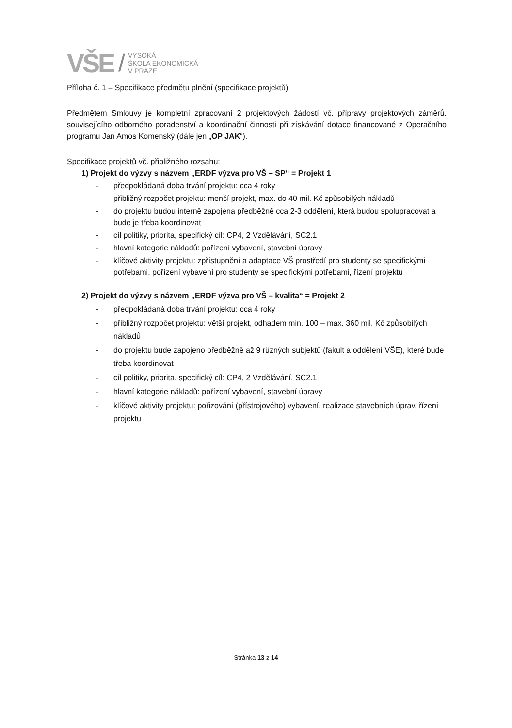VŠE / VYSOKÁ
ŠKOLA EKONOMICKÁ
V PRAZE
Příloha č. 1 – Specifikace předmětu plnění (specifikace projektů)
Předmětem Smlouvy je kompletní zpracování 2 projektových žádostí vč. přípravy projektových záměrů, souvisejícího odborného poradenství a koordinační činnosti při získávání dotace financované z Operačního programu Jan Amos Komenský (dále jen „OP JAK“).
Specifikace projektů vč. přibližného rozsahu:
1) Projekt do výzvy s názvem „ERDF výzva pro VŠ – SP“ = Projekt 1
- předpokládaná doba trvání projektu: cca 4 roky
- přibližný rozpočet projektu: menší projekt, max. do 40 mil. Kč způsobilých nákladů
- do projektu budou interně zapojena předběžně cca 2-3 oddělení, která budou spolupracovat a bude je třeba koordinovat
- cíl politiky, priorita, specifický cíl: CP4, 2 Vzdělávání, SC2.1
- hlavní kategorie nákladů: pořízení vybavení, stavební úpravy
- klíčové aktivity projektu: zpřístupnění a adaptace VŠ prostředí pro studenty se specifickými potřebami, pořízení vybavení pro studenty se specifickými potřebami, řízení projektu
2) Projekt do výzvy s názvem „ERDF výzva pro VŠ – kvalita“ = Projekt 2
- předpokládaná doba trvání projektu: cca 4 roky
- přibližný rozpočet projektu: větší projekt, odhadem min. 100 – max. 360 mil. Kč způsobilých nákladů
- do projektu bude zapojeno předběžně až 9 různých subjektů (fakult a oddělení VŠE), které bude třeba koordinovat
- cíl politiky, priorita, specifický cíl: CP4, 2 Vzdělávání, SC2.1
- hlavní kategorie nákladů: pořízení vybavení, stavební úpravy
- klíčové aktivity projektu: pořizování (přístrojového) vybavení, realizace stavebních úprav, řízení projektu
Stránka 13 z 14